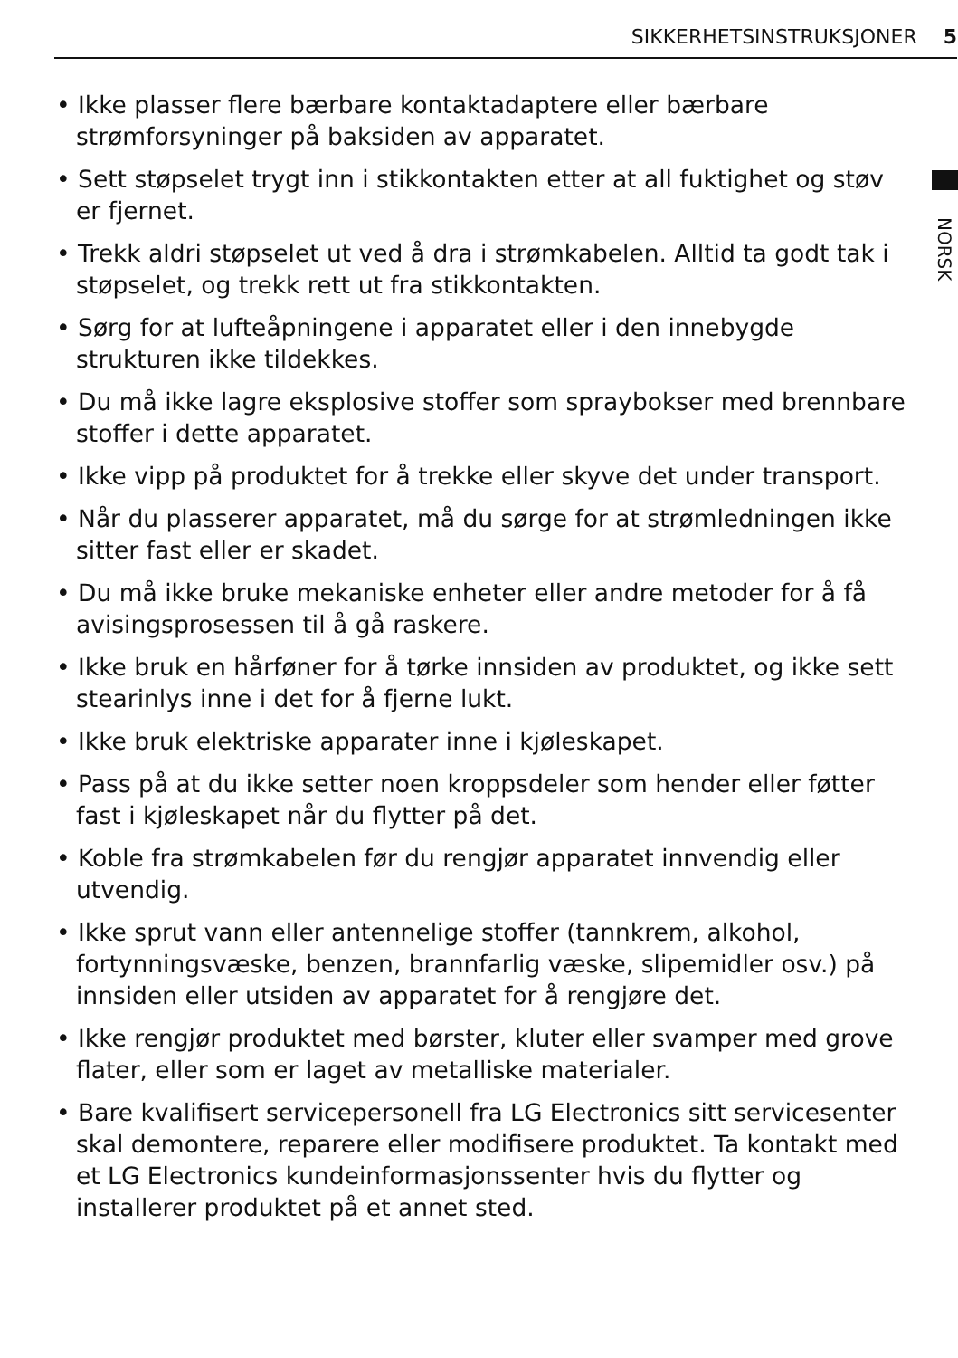SIKKERHETSINSTRUKSJONER 5
NORSK
• Ikke plasser flere bærbare kontaktadaptere eller bærbare strømforsyninger på baksiden av apparatet.
• Sett støpselet trygt inn i stikkontakten etter at all fuktighet og støv er fjernet.
• Trekk aldri støpselet ut ved å dra i strømkabelen. Alltid ta godt tak i støpselet, og trekk rett ut fra stikkontakten.
• Sørg for at lufteåpningene i apparatet eller i den innebygde strukturen ikke tildekkes.
• Du må ikke lagre eksplosive stoffer som spraybokser med brennbare stoffer i dette apparatet.
• Ikke vipp på produktet for å trekke eller skyve det under transport.
• Når du plasserer apparatet, må du sørge for at strømledningen ikke sitter fast eller er skadet.
• Du må ikke bruke mekaniske enheter eller andre metoder for å få avisingsprosessen til å gå raskere.
• Ikke bruk en hårføner for å tørke innsiden av produktet, og ikke sett stearinlys inne i det for å fjerne lukt.
• Ikke bruk elektriske apparater inne i kjøleskapet.
• Pass på at du ikke setter noen kroppsdeler som hender eller føtter fast i kjøleskapet når du flytter på det.
• Koble fra strømkabelen før du rengjør apparatet innvendig eller utvendig.
• Ikke sprut vann eller antennelige stoffer (tannkrem, alkohol, fortynningsvæske, benzen, brannfarlig væske, slipemidler osv.) på innsiden eller utsiden av apparatet for å rengjøre det.
• Ikke rengjør produktet med børster, kluter eller svamper med grove flater, eller som er laget av metalliske materialer.
• Bare kvalifisert servicepersonell fra LG Electronics sitt servicesenter skal demontere, reparere eller modifisere produktet. Ta kontakt med et LG Electronics kundeinformasjonssenter hvis du flytter og installerer produktet på et annet sted.